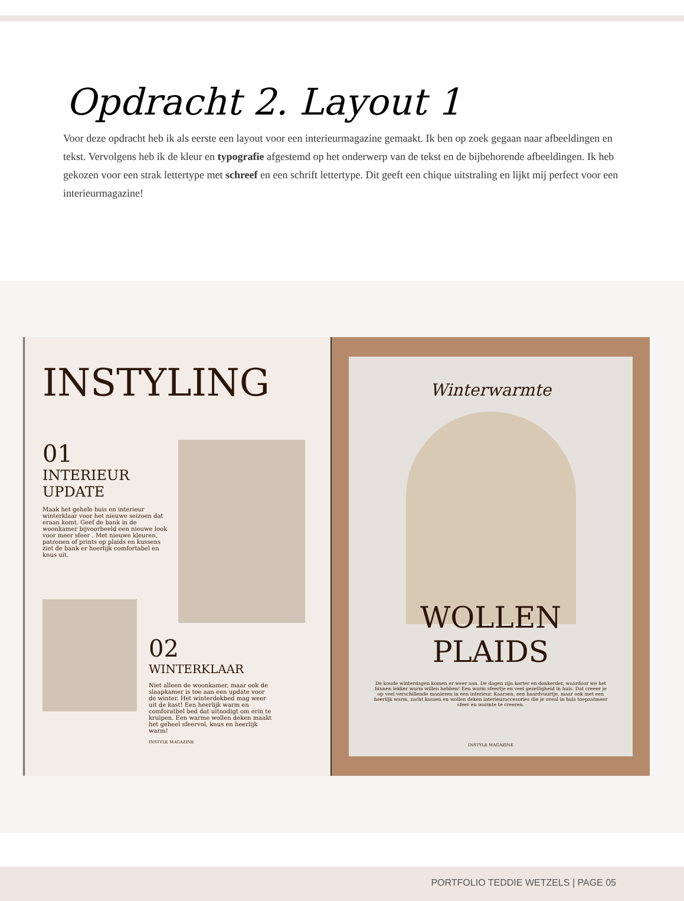Opdracht 2. Layout 1
Voor deze opdracht heb ik als eerste een layout voor een interieurmagazine gemaakt. Ik ben op zoek gegaan naar afbeeldingen en tekst. Vervolgens heb ik de kleur en typografie afgestemd op het onderwerp van de tekst en de bijbehorende afbeeldingen. Ik heb gekozen voor een strak lettertype met schreef en een schrift lettertype. Dit geeft een chique uitstraling en lijkt mij perfect voor een interieurmagazine!
INSTYLING
01
INTERIEUR UPDATE
Maak het gehele huis en interieur winterklaar voor het nieuwe seizoen dat eraan komt. Geef de bank in de woonkamer bijvoorbeeld een nieuwe look voor meer sfeer . Met nieuwe kleuren, patronen of prints op plaids en kussens ziet de bank er heerlijk comfortabel en knus uit.
02
WINTERKLAAR
Niet alleen de woonkamer, maar ook de slaapkamer is toe aan een update voor de winter. Het winterdekbed mag weer uit de kast! Een heerlijk warm en comforatbel bed dat uitnodigt om erin te kruipen. Een warme wollen deken maakt het geheel sfeervol, knus en heerlijk warm!
INSTYLE MAGAZINE
Winterwarmte
WOLLEN
PLAIDS
De koude winterdagen komen er weer aan. De dagen zijn korter en donkerder, waardoor we het binnen lekker warm willen hebben! Een warm sfeertje en veel gezelligheid in huis. Dat creeer je op veel verschillende manieren in een interieur. Kaarsen, een haardvuurtje, maar ook met een heerlijk warm, zacht kussen en wollen deken interieuraccesories die je oveal in huis toepastmeer sfeer en warmte te creeren.
INSTYLE MAGAZINE
PORTFOLIO TEDDIE WETZELS | PAGE 05